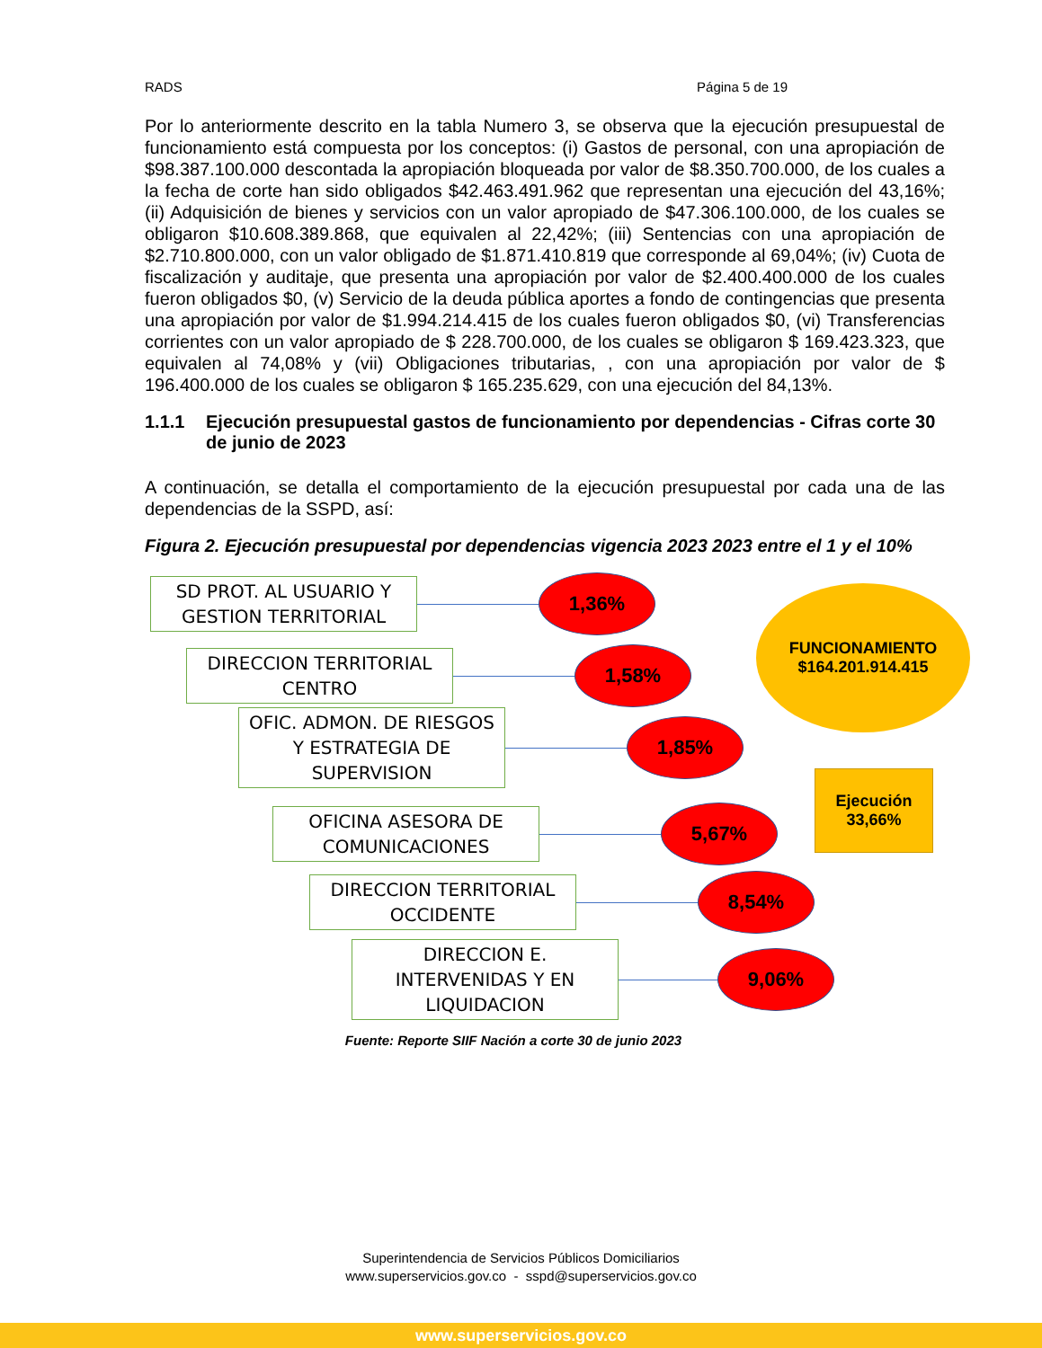RADS Página 5 de 19
Por lo anteriormente descrito en la tabla Numero 3, se observa que la ejecución presupuestal de funcionamiento está compuesta por los conceptos: (i) Gastos de personal, con una apropiación de $98.387.100.000 descontada la apropiación bloqueada por valor de $8.350.700.000, de los cuales a la fecha de corte han sido obligados $42.463.491.962 que representan una ejecución del 43,16%; (ii) Adquisición de bienes y servicios con un valor apropiado de $47.306.100.000, de los cuales se obligaron $10.608.389.868, que equivalen al 22,42%; (iii) Sentencias con una apropiación de $2.710.800.000, con un valor obligado de $1.871.410.819 que corresponde al 69,04%; (iv) Cuota de fiscalización y auditaje, que presenta una apropiación por valor de $2.400.400.000 de los cuales fueron obligados $0, (v) Servicio de la deuda pública aportes a fondo de contingencias que presenta una apropiación por valor de $1.994.214.415 de los cuales fueron obligados $0, (vi) Transferencias corrientes con un valor apropiado de $ 228.700.000, de los cuales se obligaron $ 169.423.323, que equivalen al 74,08% y (vii) Obligaciones tributarias, , con una apropiación por valor de $ 196.400.000 de los cuales se obligaron $ 165.235.629, con una ejecución del 84,13%.
1.1.1 Ejecución presupuestal gastos de funcionamiento por dependencias - Cifras corte 30 de junio de 2023
A continuación, se detalla el comportamiento de la ejecución presupuestal por cada una de las dependencias de la SSPD, así:
Figura 2. Ejecución presupuestal por dependencias vigencia 2023 2023 entre el 1 y el 10%
SD PROT. AL USUARIO Y GESTION TERRITORIAL
1,36%
DIRECCION TERRITORIAL CENTRO
1,58%
OFIC. ADMON. DE RIESGOS Y ESTRATEGIA DE SUPERVISION
1,85%
OFICINA ASESORA DE COMUNICACIONES
5,67%
DIRECCION TERRITORIAL OCCIDENTE
8,54%
DIRECCION E. INTERVENIDAS Y EN LIQUIDACION
9,06%
FUNCIONAMIENTO
$164.201.914.415
Ejecución
33,66%
Fuente: Reporte SIIF Nación a corte 30 de junio 2023
Superintendencia de Servicios Públicos Domiciliarios
www.superservicios.gov.co - sspd@superservicios.gov.co
www.superservicios.gov.co